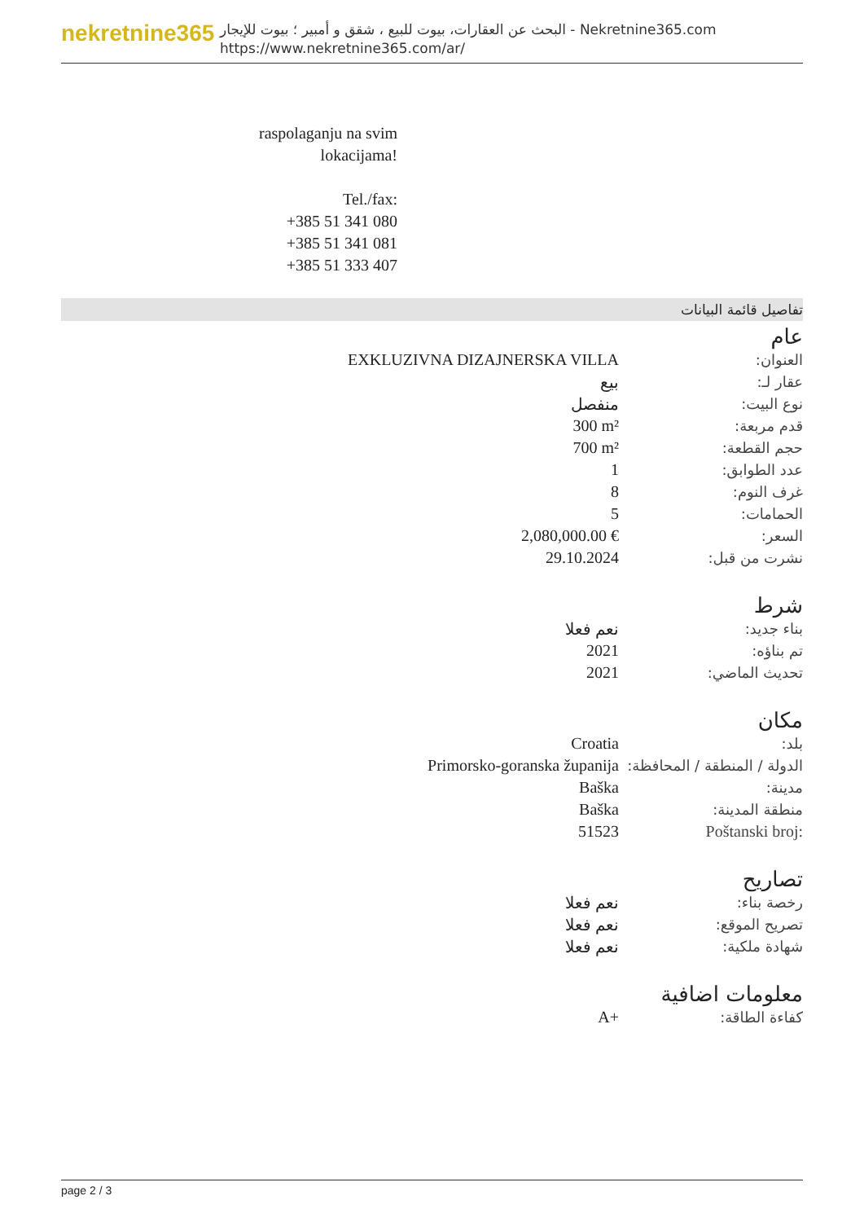nekretnine365
البحث عن العقارات، بيوت للبيع ، شقق و أمبير ؛ بيوت للإيجار - Nekretnine365.com
https://www.nekretnine365.com/ar/
raspolaganju na svim lokacijama!
Tel./fax:
+385 51 341 080
+385 51 341 081
+385 51 333 407
تفاصيل قائمة البيانات
عام
| EXKLUZIVNA DIZAJNERSKA VILLA | العنوان: |
| بيع | عقار لـ: |
| منفصل | نوع البيت: |
| 300 m² | قدم مربعة: |
| 700 m² | حجم القطعة: |
| 1 | عدد الطوابق: |
| 8 | غرف النوم: |
| 5 | الحمامات: |
| 2,080,000.00 € | السعر: |
| 29.10.2024 | نشرت من قبل: |
شرط
| نعم فعلا | بناء جديد: |
| 2021 | تم بناؤه: |
| 2021 | تحديث الماضي: |
مكان
| Croatia | بلد: |
| Primorsko-goranska županija | الدولة / المنطقة / المحافظة: |
| Baška | مدينة: |
| Baška | منطقة المدينة: |
| 51523 | Poštanski broj: |
تصاريح
| نعم فعلا | رخصة بناء: |
| نعم فعلا | تصريح الموقع: |
| نعم فعلا | شهادة ملكية: |
معلومات اضافية
| A+ | كفاءة الطاقة: |
page 2 / 3